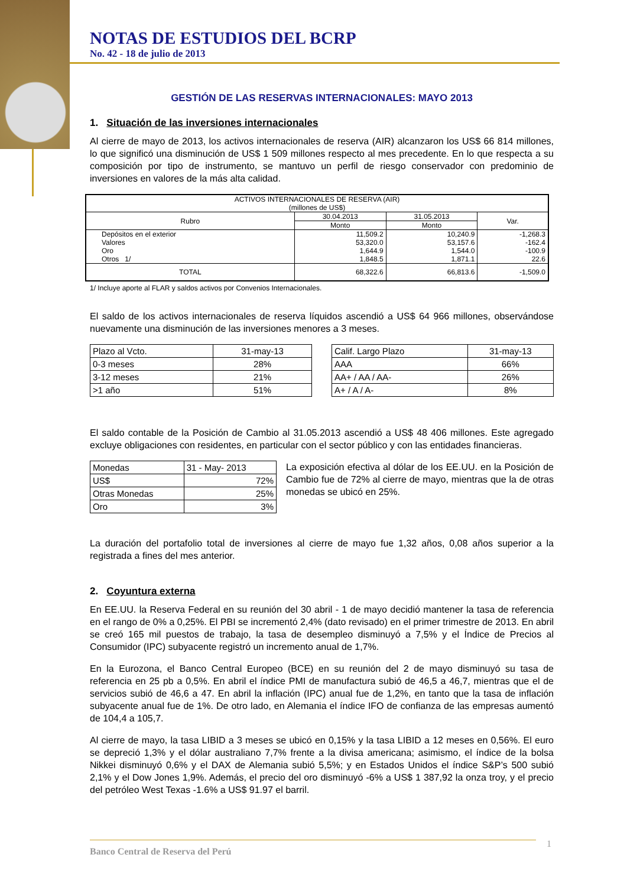NOTAS DE ESTUDIOS DEL BCRP
No. 42 - 18 de julio de 2013
GESTIÓN DE LAS RESERVAS INTERNACIONALES: MAYO 2013
1. Situación de las inversiones internacionales
Al cierre de mayo de 2013, los activos internacionales de reserva (AIR) alcanzaron los US$ 66 814 millones, lo que significó una disminución de US$ 1 509 millones respecto al mes precedente. En lo que respecta a su composición por tipo de instrumento, se mantuvo un perfil de riesgo conservador con predominio de inversiones en valores de la más alta calidad.
| ACTIVOS INTERNACIONALES DE RESERVA (AIR) (millones de US$) | | | |
| --- | --- | --- | --- |
| Rubro | 30.04.2013 | 31.05.2013 | Var. |
| | Monto | Monto | |
| Depósitos en el exterior Valores Oro Otros 1/ | 11,509.2 53,320.0 1,644.9 1,848.5 | 10,240.9 53,157.6 1,544.0 1,871.1 | -1,268.3 -162.4 -100.9 22.6 |
| TOTAL | 68,322.6 | 66,813.6 | -1,509.0 |
1/ Incluye aporte al FLAR y saldos activos por Convenios Internacionales.
El saldo de los activos internacionales de reserva líquidos ascendió a US$ 64 966 millones, observándose nuevamente una disminución de las inversiones menores a 3 meses.
| Plazo al Vcto. | 31-may-13 |
| 0-3 meses | 28% |
| 3-12 meses | 21% |
| >1 año | 51% |
| Calif. Largo Plazo | 31-may-13 |
| AAA | 66% |
| AA+ / AA / AA- | 26% |
| A+ / A / A- | 8% |
El saldo contable de la Posición de Cambio al 31.05.2013 ascendió a US$ 48 406 millones. Este agregado excluye obligaciones con residentes, en particular con el sector público y con las entidades financieras.
| Monedas | 31 - May- 2013 |
| US$ | 72% |
| Otras Monedas | 25% |
| Oro | 3% |
La exposición efectiva al dólar de los EE.UU. en la Posición de Cambio fue de 72% al cierre de mayo, mientras que la de otras monedas se ubicó en 25%.
La duración del portafolio total de inversiones al cierre de mayo fue 1,32 años, 0,08 años superior a la registrada a fines del mes anterior.
2. Coyuntura externa
En EE.UU. la Reserva Federal en su reunión del 30 abril - 1 de mayo decidió mantener la tasa de referencia en el rango de 0% a 0,25%. El PBI se incrementó 2,4% (dato revisado) en el primer trimestre de 2013. En abril se creó 165 mil puestos de trabajo, la tasa de desempleo disminuyó a 7,5% y el Índice de Precios al Consumidor (IPC) subyacente registró un incremento anual de 1,7%.
En la Eurozona, el Banco Central Europeo (BCE) en su reunión del 2 de mayo disminuyó su tasa de referencia en 25 pb a 0,5%. En abril el índice PMI de manufactura subió de 46,5 a 46,7, mientras que el de servicios subió de 46,6 a 47. En abril la inflación (IPC) anual fue de 1,2%, en tanto que la tasa de inflación subyacente anual fue de 1%. De otro lado, en Alemania el índice IFO de confianza de las empresas aumentó de 104,4 a 105,7.
Al cierre de mayo, la tasa LIBID a 3 meses se ubicó en 0,15% y la tasa LIBID a 12 meses en 0,56%. El euro se depreció 1,3% y el dólar australiano 7,7% frente a la divisa americana; asimismo, el índice de la bolsa Nikkei disminuyó 0,6% y el DAX de Alemania subió 5,5%; y en Estados Unidos el índice S&P’s 500 subió 2,1% y el Dow Jones 1,9%. Además, el precio del oro disminuyó -6% a US$ 1 387,92 la onza troy, y el precio del petróleo West Texas -1.6% a US$ 91.97 el barril.
Banco Central de Reserva del Perú 1